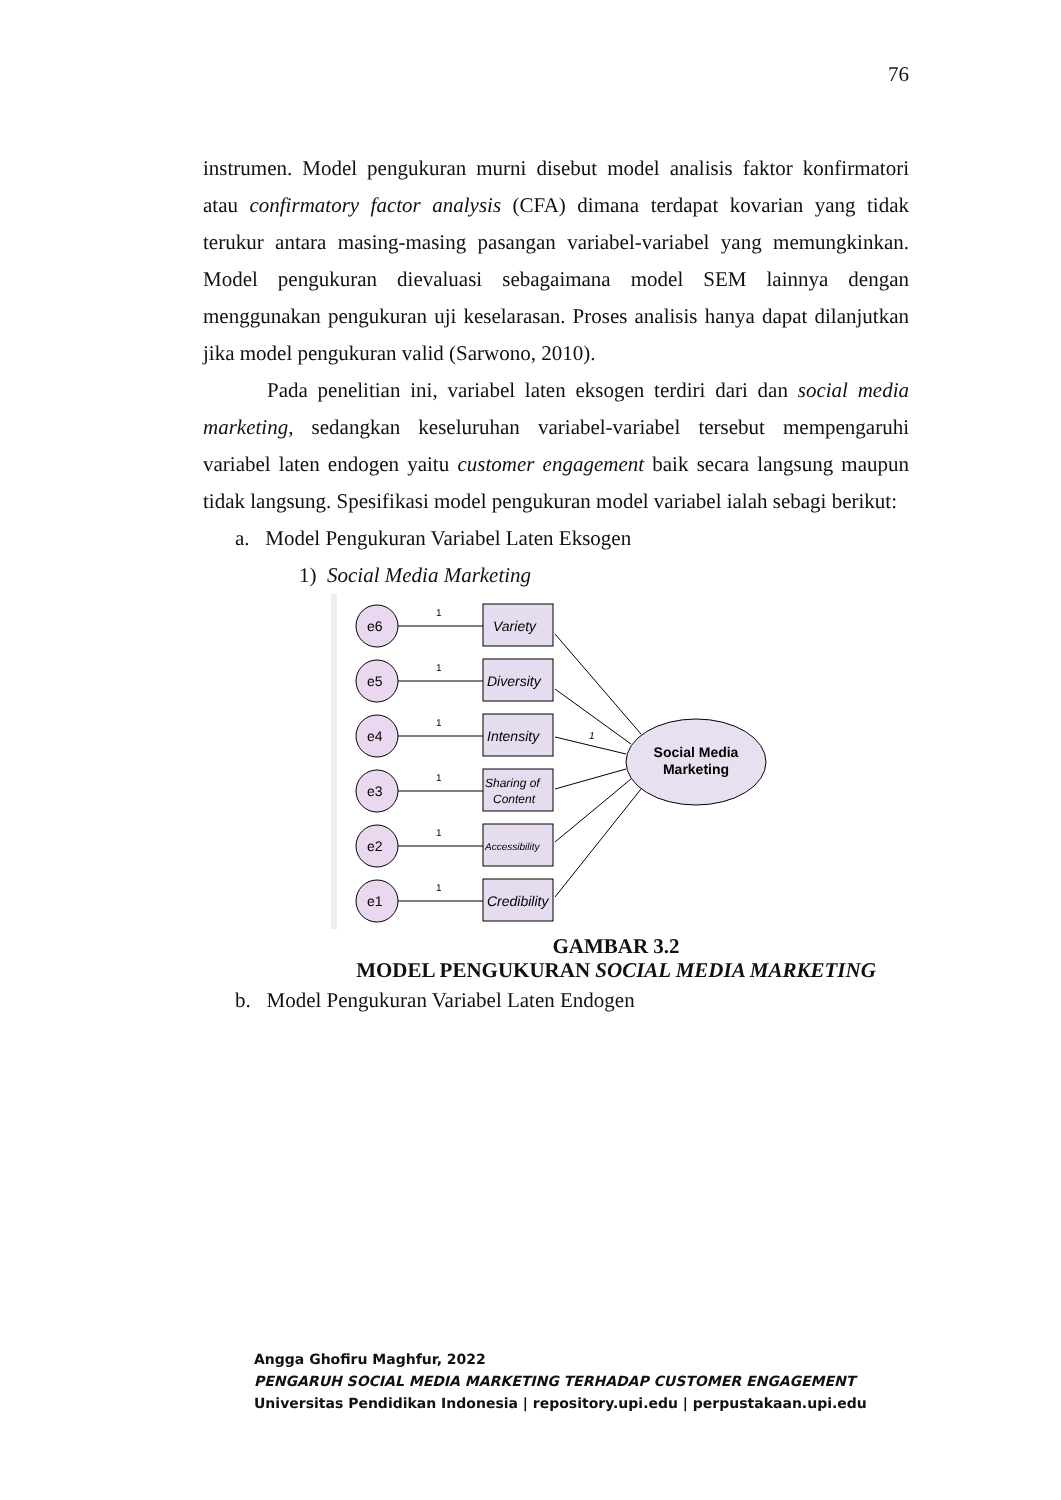76
instrumen. Model pengukuran murni disebut model analisis faktor konfirmatori atau confirmatory factor analysis (CFA) dimana terdapat kovarian yang tidak terukur antara masing-masing pasangan variabel-variabel yang memungkinkan. Model pengukuran dievaluasi sebagaimana model SEM lainnya dengan menggunakan pengukuran uji keselarasan. Proses analisis hanya dapat dilanjutkan jika model pengukuran valid (Sarwono, 2010).
Pada penelitian ini, variabel laten eksogen terdiri dari dan social media marketing, sedangkan keseluruhan variabel-variabel tersebut mempengaruhi variabel laten endogen yaitu customer engagement baik secara langsung maupun tidak langsung. Spesifikasi model pengukuran model variabel ialah sebagi berikut:
a. Model Pengukuran Variabel Laten Eksogen
1) Social Media Marketing
e6
1
Variety
e5
1
Diversity
e4
1
Intensity
e3
1
Sharing of
Content
e2
1
Accessibility
e1
1
Credibility
1
Social Media
Marketing
GAMBAR 3.2
MODEL PENGUKURAN SOCIAL MEDIA MARKETING
b. Model Pengukuran Variabel Laten Endogen
Angga Ghofiru Maghfur, 2022
PENGARUH SOCIAL MEDIA MARKETING TERHADAP CUSTOMER ENGAGEMENT
Universitas Pendidikan Indonesia | repository.upi.edu | perpustakaan.upi.edu